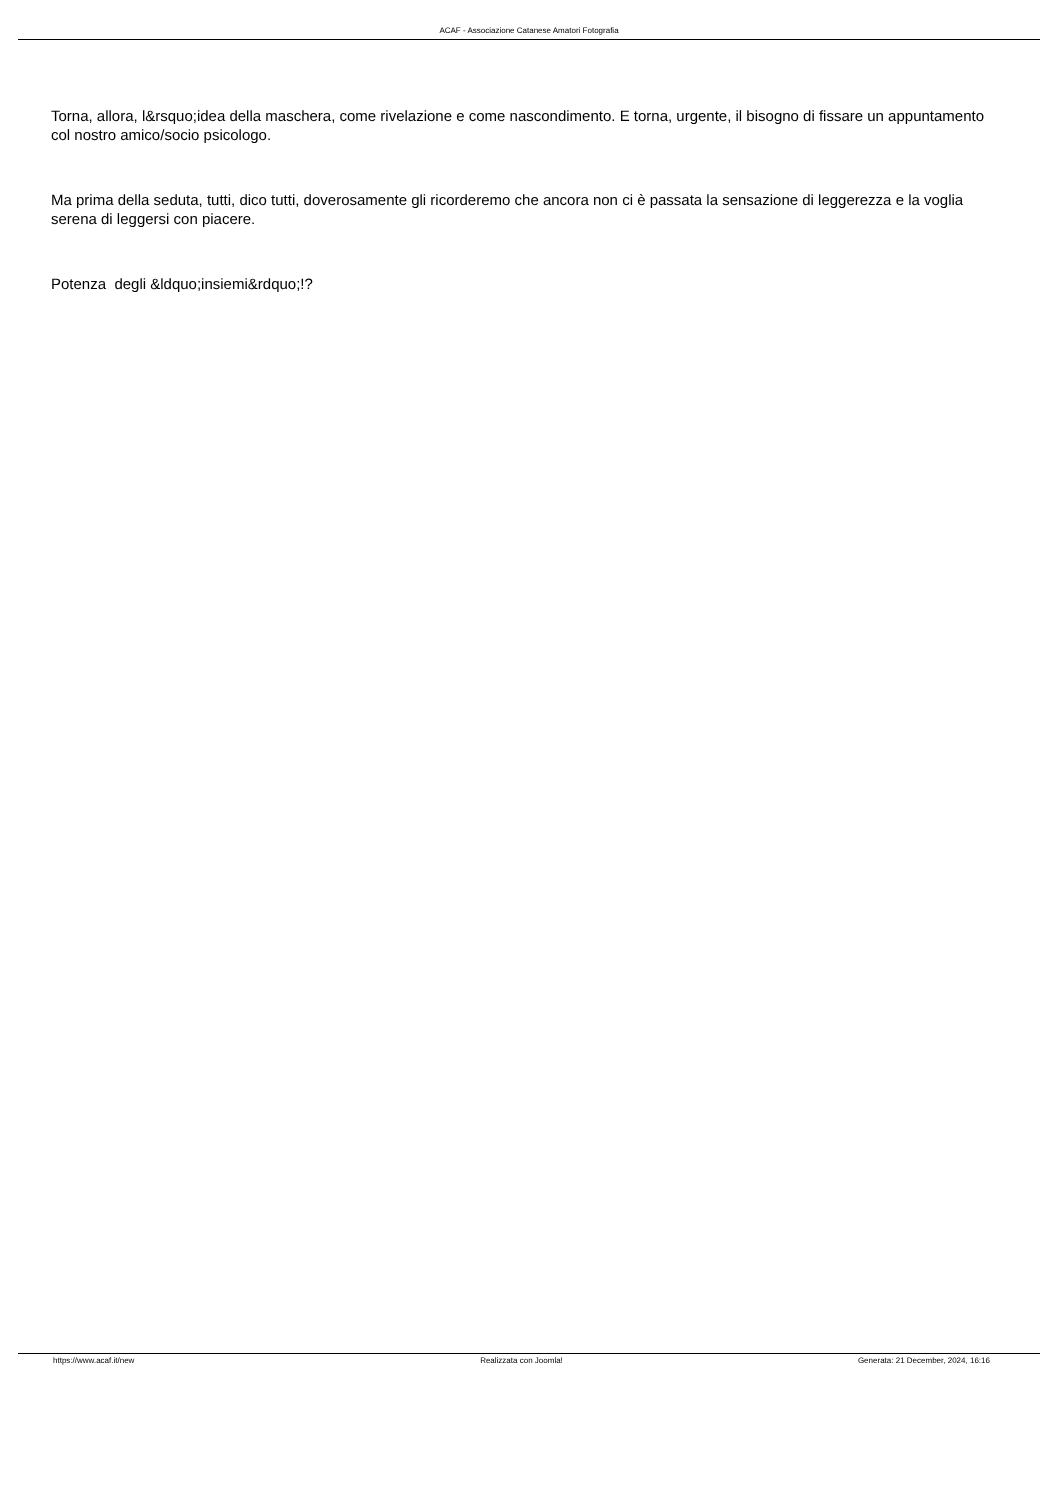ACAF - Associazione Catanese Amatori Fotografia
Torna, allora, l&rsquo;idea della maschera, come rivelazione e come nascondimento. E torna, urgente, il bisogno di fissare un appuntamento col nostro amico/socio psicologo.
Ma prima della seduta, tutti, dico tutti, doverosamente gli ricorderemo che ancora non ci è passata la sensazione di leggerezza e la voglia serena di leggersi con piacere.
Potenza degli &ldquo;insiemi&rdquo;!?
https://www.acaf.it/new Realizzata con Joomla! Generata: 21 December, 2024, 16:16